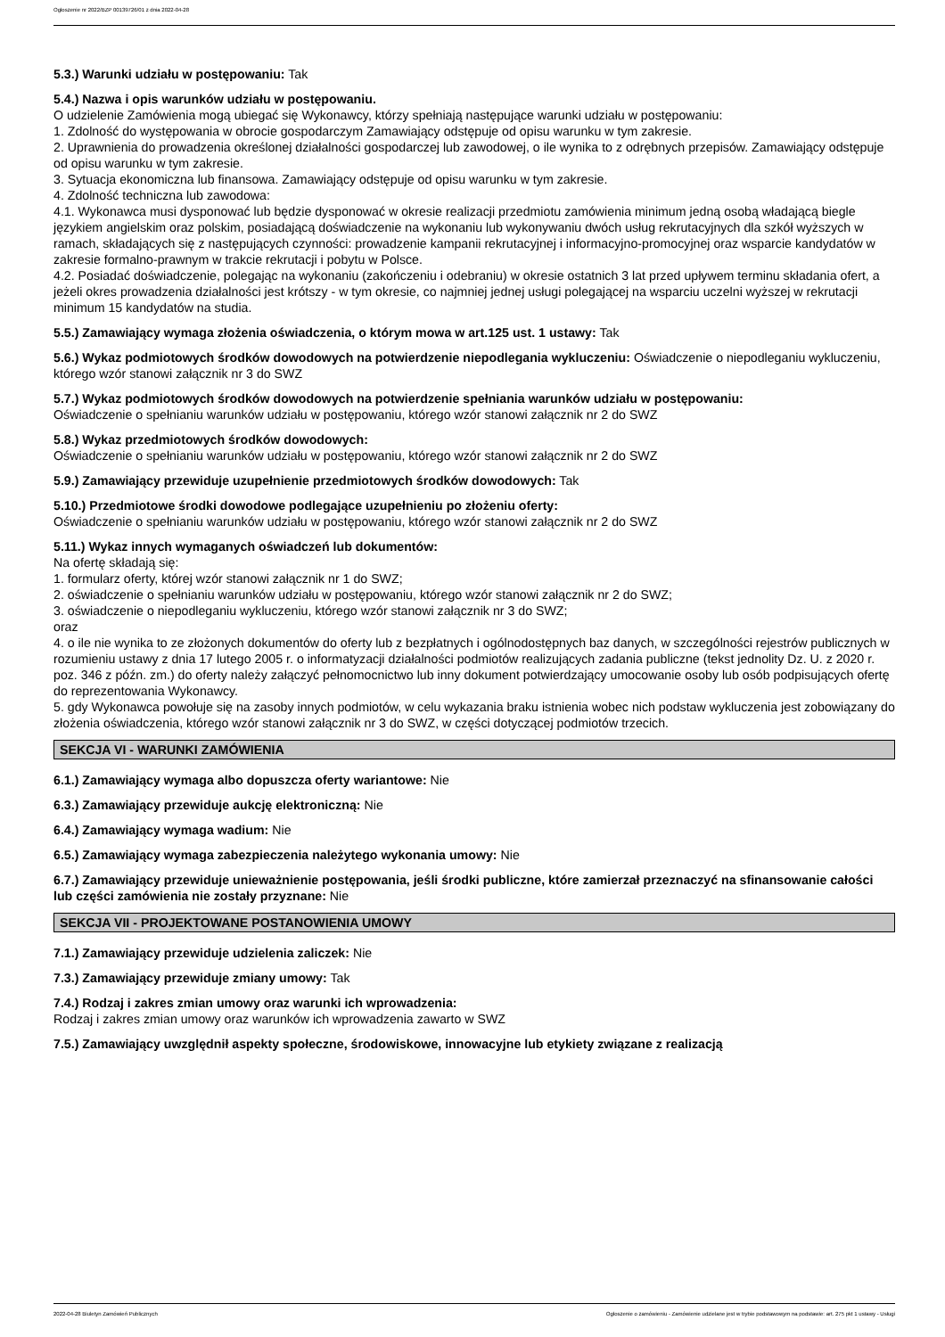Ogłoszenie nr 2022/BZP 00139726/01 z dnia 2022-04-28
5.3.) Warunki udziału w postępowaniu: Tak
5.4.) Nazwa i opis warunków udziału w postępowaniu.
O udzielenie Zamówienia mogą ubiegać się Wykonawcy, którzy spełniają następujące warunki udziału w postępowaniu:
1. Zdolność do występowania w obrocie gospodarczym Zamawiający odstępuje od opisu warunku w tym zakresie.
2. Uprawnienia do prowadzenia określonej działalności gospodarczej lub zawodowej, o ile wynika to z odrębnych przepisów. Zamawiający odstępuje od opisu warunku w tym zakresie.
3. Sytuacja ekonomiczna lub finansowa. Zamawiający odstępuje od opisu warunku w tym zakresie.
4. Zdolność techniczna lub zawodowa:
4.1. Wykonawca musi dysponować lub będzie dysponować w okresie realizacji przedmiotu zamówienia minimum jedną osobą władającą biegle językiem angielskim oraz polskim, posiadającą doświadczenie na wykonaniu lub wykonywaniu dwóch usług rekrutacyjnych dla szkół wyższych w ramach, składających się z następujących czynności: prowadzenie kampanii rekrutacyjnej i informacyjno-promocyjnej oraz wsparcie kandydatów w zakresie formalno-prawnym w trakcie rekrutacji i pobytu w Polsce.
4.2. Posiadać doświadczenie, polegając na wykonaniu (zakończeniu i odebraniu) w okresie ostatnich 3 lat przed upływem terminu składania ofert, a jeżeli okres prowadzenia działalności jest krótszy - w tym okresie, co najmniej jednej usługi polegającej na wsparciu uczelni wyższej w rekrutacji minimum 15 kandydatów na studia.
5.5.) Zamawiający wymaga złożenia oświadczenia, o którym mowa w art.125 ust. 1 ustawy: Tak
5.6.) Wykaz podmiotowych środków dowodowych na potwierdzenie niepodlegania wykluczeniu: Oświadczenie o niepodleganiu wykluczeniu, którego wzór stanowi załącznik nr 3 do SWZ
5.7.) Wykaz podmiotowych środków dowodowych na potwierdzenie spełniania warunków udziału w postępowaniu:
Oświadczenie o spełnianiu warunków udziału w postępowaniu, którego wzór stanowi załącznik nr 2 do SWZ
5.8.) Wykaz przedmiotowych środków dowodowych:
Oświadczenie o spełnianiu warunków udziału w postępowaniu, którego wzór stanowi załącznik nr 2 do SWZ
5.9.) Zamawiający przewiduje uzupełnienie przedmiotowych środków dowodowych: Tak
5.10.) Przedmiotowe środki dowodowe podlegające uzupełnieniu po złożeniu oferty:
Oświadczenie o spełnianiu warunków udziału w postępowaniu, którego wzór stanowi załącznik nr 2 do SWZ
5.11.) Wykaz innych wymaganych oświadczeń lub dokumentów:
Na ofertę składają się:
1. formularz oferty, której wzór stanowi załącznik nr 1 do SWZ;
2. oświadczenie o spełnianiu warunków udziału w postępowaniu, którego wzór stanowi załącznik nr 2 do SWZ;
3. oświadczenie o niepodleganiu wykluczeniu, którego wzór stanowi załącznik nr 3 do SWZ;
oraz
4. o ile nie wynika to ze złożonych dokumentów do oferty lub z bezpłatnych i ogólnodostępnych baz danych, w szczególności rejestrów publicznych w rozumieniu ustawy z dnia 17 lutego 2005 r. o informatyzacji działalności podmiotów realizujących zadania publiczne (tekst jednolity Dz. U. z 2020 r. poz. 346 z późn. zm.) do oferty należy załączyć pełnomocnictwo lub inny dokument potwierdzający umocowanie osoby lub osób podpisujących ofertę do reprezentowania Wykonawcy.
5. gdy Wykonawca powołuje się na zasoby innych podmiotów, w celu wykazania braku istnienia wobec nich podstaw wykluczenia jest zobowiązany do złożenia oświadczenia, którego wzór stanowi załącznik nr 3 do SWZ, w części dotyczącej podmiotów trzecich.
SEKCJA VI - WARUNKI ZAMÓWIENIA
6.1.) Zamawiający wymaga albo dopuszcza oferty wariantowe: Nie
6.3.) Zamawiający przewiduje aukcję elektroniczną: Nie
6.4.) Zamawiający wymaga wadium: Nie
6.5.) Zamawiający wymaga zabezpieczenia należytego wykonania umowy: Nie
6.7.) Zamawiający przewiduje unieważnienie postępowania, jeśli środki publiczne, które zamierzał przeznaczyć na sfinansowanie całości lub części zamówienia nie zostały przyznane: Nie
SEKCJA VII - PROJEKTOWANE POSTANOWIENIA UMOWY
7.1.) Zamawiający przewiduje udzielenia zaliczek: Nie
7.3.) Zamawiający przewiduje zmiany umowy: Tak
7.4.) Rodzaj i zakres zmian umowy oraz warunki ich wprowadzenia:
Rodzaj i zakres zmian umowy oraz warunków ich wprowadzenia zawarto w SWZ
7.5.) Zamawiający uwzględnił aspekty społeczne, środowiskowe, innowacyjne lub etykiety związane z realizacją
2022-04-28 Biuletyn Zamówień Publicznych Ogłoszenie o zamówieniu - Zamówienie udzielane jest w trybie podstawowym na podstawie: art. 275 pkt 1 ustawy - Usługi